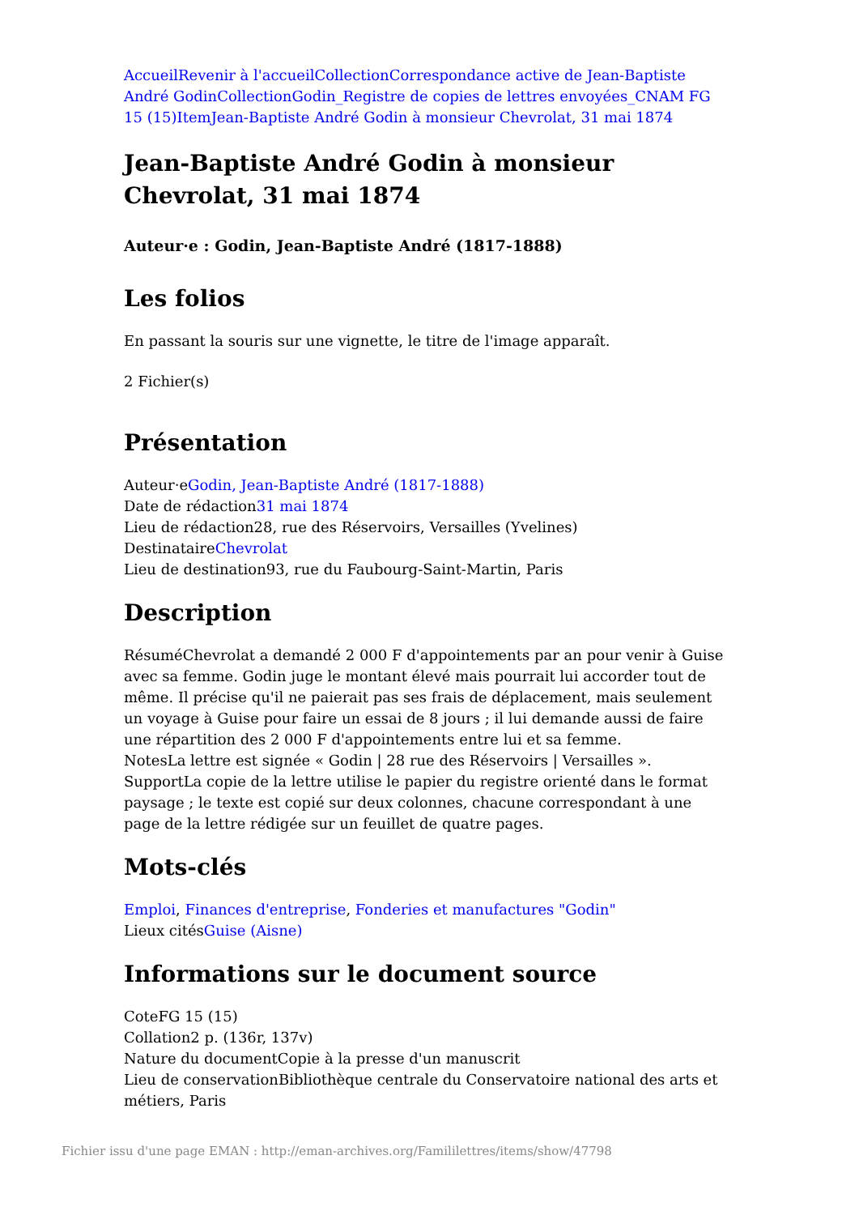Accueil Revenir à l'accueil Collection Correspondance active de Jean-Baptiste André Godin Collection Godin_Registre de copies de lettres envoyées_CNAM FG 15 (15) Item Jean-Baptiste André Godin à monsieur Chevrolat, 31 mai 1874
Jean-Baptiste André Godin à monsieur Chevrolat, 31 mai 1874
Auteur·e : Godin, Jean-Baptiste André (1817-1888)
Les folios
En passant la souris sur une vignette, le titre de l'image apparaît.
2 Fichier(s)
Présentation
Auteur·eGodin, Jean-Baptiste André (1817-1888)
Date de rédaction31 mai 1874
Lieu de rédaction28, rue des Réservoirs, Versailles (Yvelines)
DestinataireChevrolat
Lieu de destination93, rue du Faubourg-Saint-Martin, Paris
Description
RésuméChevrolat a demandé 2 000 F d'appointements par an pour venir à Guise avec sa femme. Godin juge le montant élevé mais pourrait lui accorder tout de même. Il précise qu'il ne paierait pas ses frais de déplacement, mais seulement un voyage à Guise pour faire un essai de 8 jours ; il lui demande aussi de faire une répartition des 2 000 F d'appointements entre lui et sa femme.
NotesLa lettre est signée « Godin | 28 rue des Réservoirs | Versailles ».
SupportLa copie de la lettre utilise le papier du registre orienté dans le format paysage ; le texte est copié sur deux colonnes, chacune correspondant à une page de la lettre rédigée sur un feuillet de quatre pages.
Mots-clés
Emploi, Finances d'entreprise, Fonderies et manufactures "Godin"
Lieux citésGuise (Aisne)
Informations sur le document source
CoteFG 15 (15)
Collation2 p. (136r, 137v)
Nature du documentCopie à la presse d'un manuscrit
Lieu de conservationBibliothèque centrale du Conservatoire national des arts et métiers, Paris
Fichier issu d'une page EMAN : http://eman-archives.org/Famililettres/items/show/47798